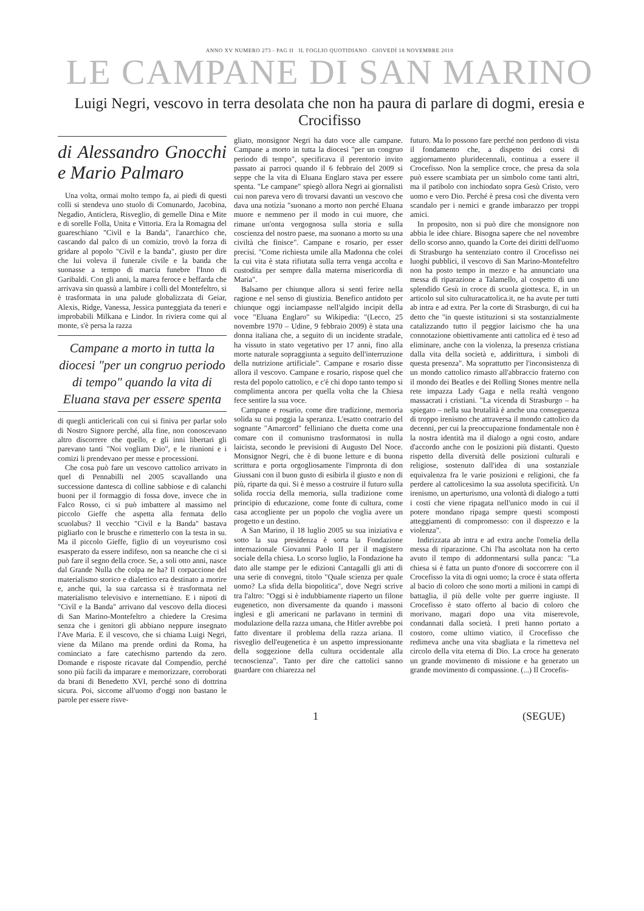ANNO XV NUMERO 273 - PAG II IL FOGLIO QUOTIDIANO GIOVEDÌ 18 NOVEMBRE 2010
LE CAMPANE DI SAN MARINO
Luigi Negri, vescovo in terra desolata che non ha paura di parlare di dogmi, eresia e Crocifisso
di Alessandro Gnocchi e Mario Palmaro
Una volta, ormai molto tempo fa, ai piedi di questi colli si stendeva uno stuolo di Comunardo, Jacobina, Negadio, Anticlera, Risveglio, di gemelle Dina e Mite e di sorelle Folla, Unita e Vittoria. Era la Romagna del guareschiano "Civìl e la Banda", l'anarchico che, cascando dal palco di un comizio, trovò la forza di gridare al popolo "Civìl e la banda", giusto per dire che lui voleva il funerale civile e la banda che suonasse a tempo di marcia funebre l'Inno di Garibaldi. Con gli anni, la marea feroce e beffarda che arrivava sin quassù a lambire i colli del Montefeltro, si è trasformata in una palude globalizzata di Geiar, Alexis, Ridge, Vanessa, Jessica punteggiata da teneri e improbabili Milkana e Lindor. In riviera come qui al monte, s'è persa la razza
Campane a morto in tutta la diocesi "per un congruo periodo di tempo" quando la vita di Eluana stava per essere spenta
di quegli anticlericali con cui si finiva per parlar solo di Nostro Signore perché, alla fine, non conoscevano altro discorrere che quello, e gli inni libertari gli parevano tanti "Noi vogliam Dio", e le riunioni e i comizi li prendevano per messe e processioni.
Che cosa può fare un vescovo cattolico arrivato in quel di Pennabilli nel 2005 scavallando una successione dantesca di colline sabbiose e di calanchi buoni per il formaggio di fossa dove, invece che in Falco Rosso, ci si può imbattere al massimo nel piccolo Gieffe che aspetta alla fermata dello scuolabus? Il vecchio "Civìl e la Banda" bastava pigliarlo con le brusche e rimetterlo con la testa in su. Ma il piccolo Gieffe, figlio di un voyeurismo così esasperato da essere indifeso, non sa neanche che ci si può fare il segno della croce. Se, a soli otto anni, nasce dal Grande Nulla che colpa ne ha? Il corpaccione del materialismo storico e dialettico era destinato a morire e, anche qui, la sua carcassa si è trasformata nel materialismo televisivo e internettiano. E i nipoti di "Civìl e la Banda" arrivano dal vescovo della diocesi di San Marino-Montefeltro a chiedere la Cresima senza che i genitori gli abbiano neppure insegnato l'Ave Maria. E il vescovo, che si chiama Luigi Negri, viene da Milano ma prende ordini da Roma, ha cominciato a fare catechismo partendo da zero. Domande e risposte ricavate dal Compendio, perché sono più facili da imparare e memorizzare, corroborati da brani di Benedetto XVI, perché sono di dottrina sicura. Poi, siccome all'uomo d'oggi non bastano le parole per essere risve-
gliato, monsignor Negri ha dato voce alle campane. Campane a morto in tutta la diocesi "per un congruo periodo di tempo", specificava il perentorio invito passato ai parroci quando il 6 febbraio del 2009 si seppe che la vita di Eluana Englaro stava per essere spenta. "Le campane" spiegò allora Negri ai giornalisti cui non pareva vero di trovarsi davanti un vescovo che dava una notizia "suonano a morto non perché Eluana muore e nemmeno per il modo in cui muore, che rimane un'onta vergognosa sulla storia e sulla coscienza del nostro paese, ma suonano a morto su una civiltà che finisce". Campane e rosario, per esser precisi. "Come richiesta umile alla Madonna che colei la cui vita è stata rifiutata sulla terra venga accolta e custodita per sempre dalla materna misericordia di Maria".
Balsamo per chiunque allora si sentì ferire nella ragione e nel senso di giustizia. Benefico antidoto per chiunque oggi inciampasse nell'algido incipit della voce "Eluana Englaro" su Wikipedia: "(Lecco, 25 novembre 1970 – Udine, 9 febbraio 2009) è stata una donna italiana che, a seguito di un incidente stradale, ha vissuto in stato vegetativo per 17 anni, fino alla morte naturale sopraggiunta a seguito dell'interruzione della nutrizione artificiale". Campane e rosario disse allora il vescovo. Campane e rosario, rispose quel che resta del popolo cattolico, e c'è chi dopo tanto tempo si complimenta ancora per quella volta che la Chiesa fece sentire la sua voce.
Campane e rosario, come dire tradizione, memoria solida su cui poggia la speranza. L'esatto contrario del sognante "Amarcord" felliniano che duetta come una comare con il comunismo trasformatosi in nulla laicista, secondo le previsioni di Augusto Del Noce. Monsignor Negri, che è di buone letture e di buona scrittura e porta orgogliosamente l'impronta di don Giussani con il buon gusto di esibirla il giusto e non di più, riparte da qui. Si è messo a costruire il futuro sulla solida roccia della memoria, sulla tradizione come principio di educazione, come fonte di cultura, come casa accogliente per un popolo che voglia avere un progetto e un destino.
A San Marino, il 18 luglio 2005 su sua iniziativa e sotto la sua presidenza è sorta la Fondazione internazionale Giovanni Paolo II per il magistero sociale della chiesa. Lo scorso luglio, la Fondazione ha dato alle stampe per le edizioni Cantagalli gli atti di una serie di convegni, titolo "Quale scienza per quale uomo? La sfida della biopolitica", dove Negri scrive tra l'altro: "Oggi si è indubbiamente riaperto un filone eugenetico, non diversamente da quando i massoni inglesi e gli americani ne parlavano in termini di modulazione della razza umana, che Hitler avrebbe poi fatto diventare il problema della razza ariana. Il risveglio dell'eugenetica è un aspetto impressionante della soggezione della cultura occidentale alla tecnoscienza". Tanto per dire che cattolici sanno guardare con chiarezza nel
futuro. Ma lo possono fare perché non perdono di vista il fondamento che, a dispetto dei corsi di aggiornamento pluridecennali, continua a essere il Crocefisso. Non la semplice croce, che presa da sola può essere scambiata per un simbolo come tanti altri, ma il patibolo con inchiodato sopra Gesù Cristo, vero uomo e vero Dio. Perché è presa così che diventa vero scandalo per i nemici e grande imbarazzo per troppi amici.
In proposito, non si può dire che monsignore non abbia le idee chiare. Bisogna sapere che nel novembre dello scorso anno, quando la Corte dei diritti dell'uomo di Strasburgo ha sentenziato contro il Crocefisso nei luoghi pubblici, il vescovo di San Marino-Montefeltro non ha posto tempo in mezzo e ha annunciato una messa di riparazione a Talamello, al cospetto di uno splendido Gesù in croce di scuola giottesca. E, in un articolo sul sito culturacattolica.it, ne ha avute per tutti ab intra e ad extra. Per la corte di Strasburgo, di cui ha detto che "in queste istituzioni si sta sostanzialmente catalizzando tutto il peggior laicismo che ha una connotazione obiettivamente anti cattolica ed è teso ad eliminare, anche con la violenza, la presenza cristiana dalla vita della società e, addirittura, i simboli di questa presenza". Ma soprattutto per l'inconsistenza di un mondo cattolico rimasto all'abbraccio fraterno con il mondo dei Beatles e dei Rolling Stones mentre nella rete impazza Lady Gaga e nella realtà vengono massacrati i cristiani. "La vicenda di Strasburgo – ha spiegato – nella sua brutalità è anche una conseguenza di troppo irenismo che attraversa il mondo cattolico da decenni, per cui la preoccupazione fondamentale non è la nostra identità ma il dialogo a ogni costo, andare d'accordo anche con le posizioni più distanti. Questo rispetto della diversità delle posizioni culturali e religiose, sostenuto dall'idea di una sostanziale equivalenza fra le varie posizioni e religioni, che fa perdere al cattolicesimo la sua assoluta specificità. Un irenismo, un aperturismo, una volontà di dialogo a tutti i costi che viene ripagata nell'unico modo in cui il potere mondano ripaga sempre questi scomposti atteggiamenti di compromesso: con il disprezzo e la violenza".
Indirizzata ab intra e ad extra anche l'omelia della messa di riparazione. Chi l'ha ascoltata non ha certo avuto il tempo di addormentarsi sulla panca: "La chiesa si è fatta un punto d'onore di soccorrere con il Crocefisso la vita di ogni uomo; la croce è stata offerta al bacio di coloro che sono morti a milioni in campi di battaglia, il più delle volte per guerre ingiuste. Il Crocefisso è stato offerto al bacio di coloro che morivano, magari dopo una vita miserevole, condannati dalla società. I preti hanno portato a costoro, come ultimo viatico, il Crocefisso che redimeva anche una vita sbagliata e la rimetteva nel circolo della vita eterna di Dio. La croce ha generato un grande movimento di missione e ha generato un grande movimento di compassione. (...) Il Crocefis-
1 (SEGUE)